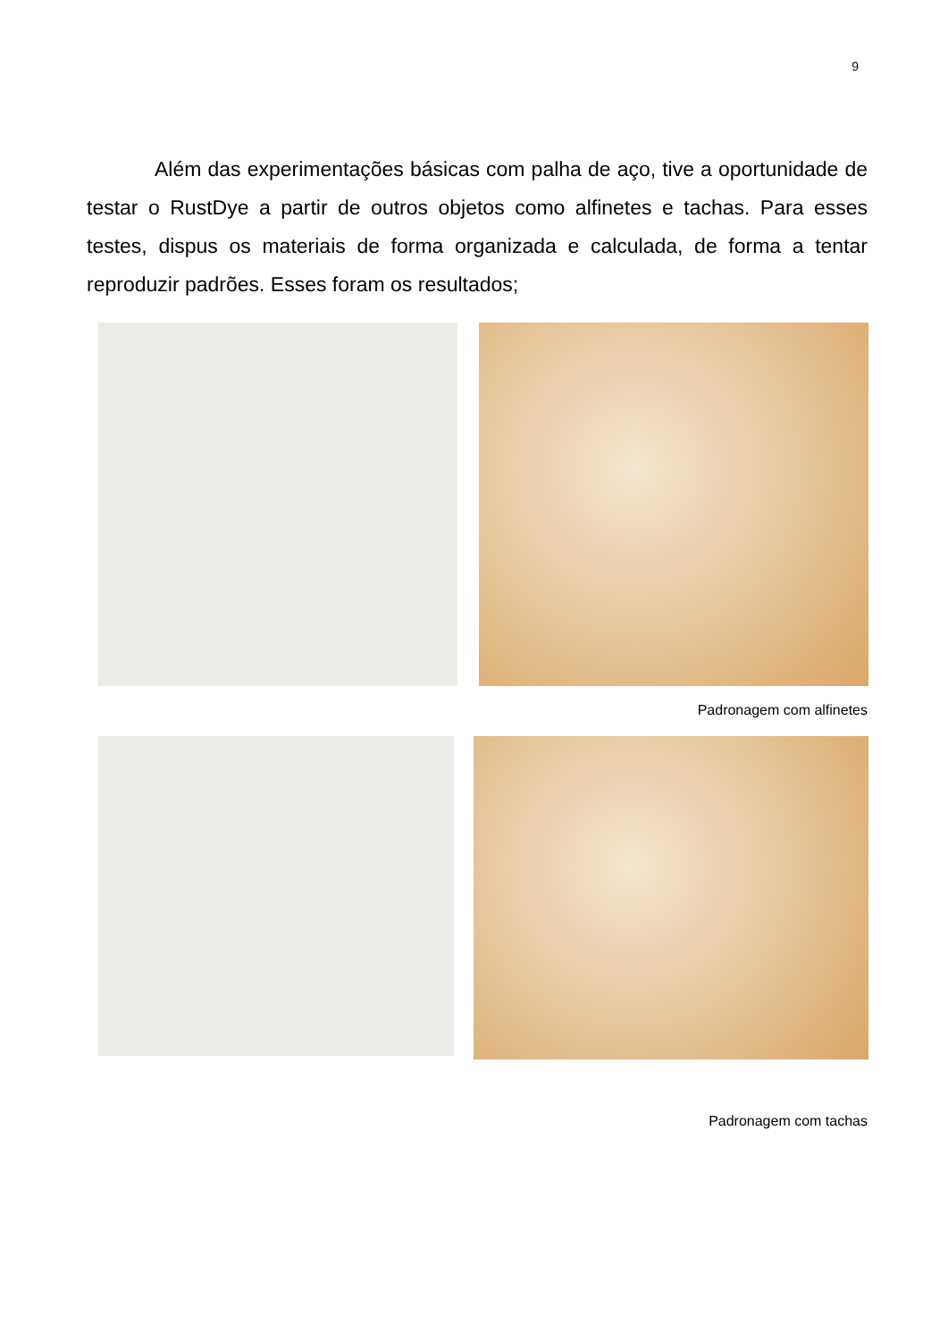9
Além das experimentações básicas com palha de aço, tive a oportunidade de testar o RustDye a partir de outros objetos como alfinetes e tachas. Para esses testes, dispus os materiais de forma organizada e calculada, de forma a tentar reproduzir padrões. Esses foram os resultados;
Padronagem com alfinetes
Padronagem com tachas